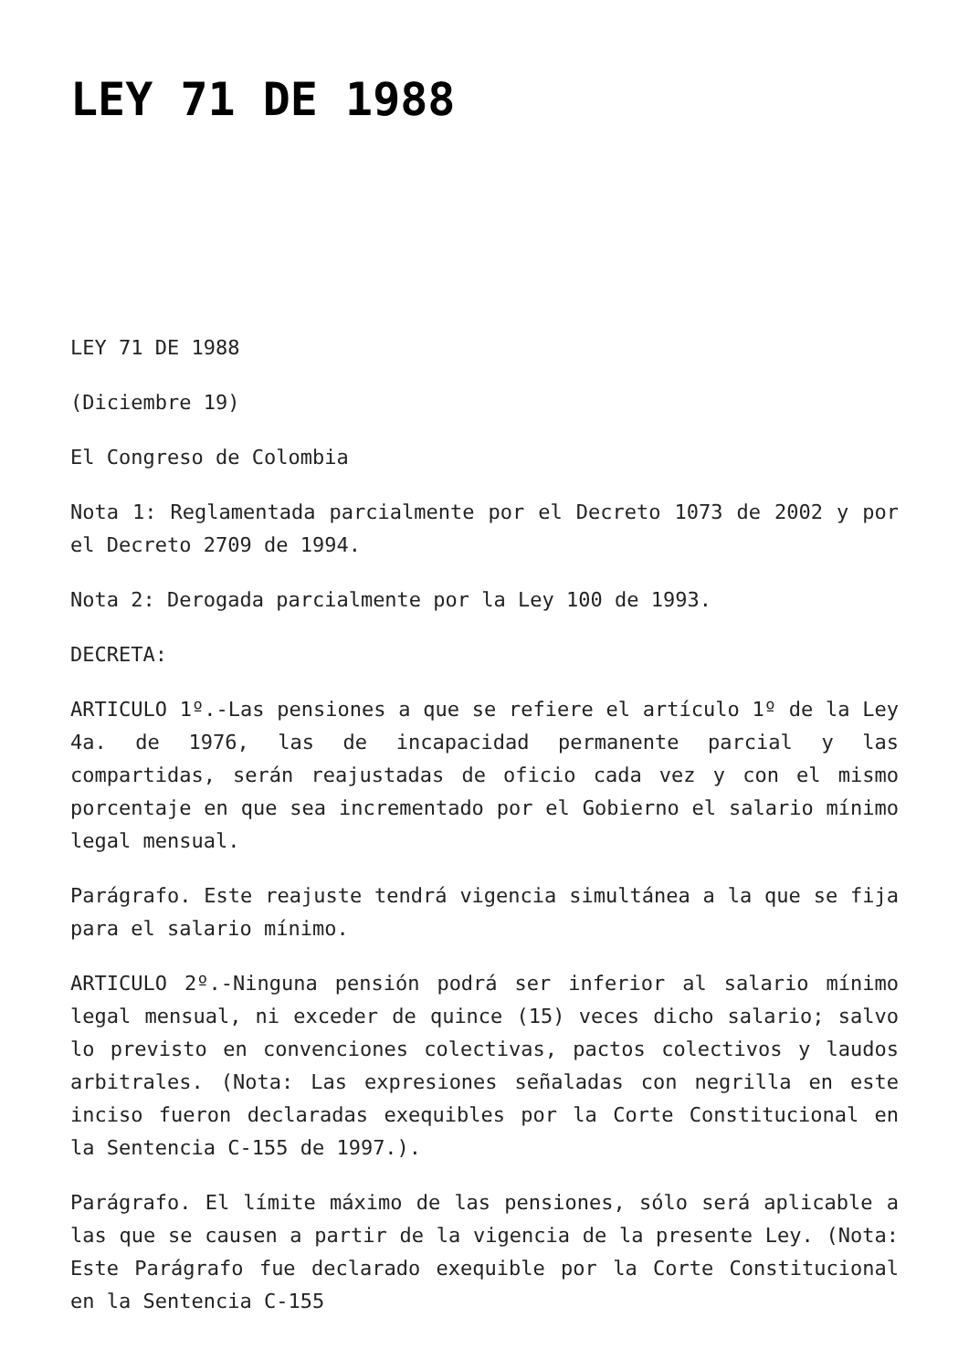LEY 71 DE 1988
LEY 71 DE 1988
(Diciembre 19)
El Congreso de Colombia
Nota 1: Reglamentada parcialmente por el Decreto 1073 de 2002 y por el Decreto 2709 de 1994.
Nota 2: Derogada parcialmente por la Ley 100 de 1993.
DECRETA:
ARTICULO 1º.-Las pensiones a que se refiere el artículo 1º de la Ley 4a. de 1976, las de incapacidad permanente parcial y las compartidas, serán reajustadas de oficio cada vez y con el mismo porcentaje en que sea incrementado por el Gobierno el salario mínimo legal mensual.
Parágrafo. Este reajuste tendrá vigencia simultánea a la que se fija para el salario mínimo.
ARTICULO 2º.-Ninguna pensión podrá ser inferior al salario mínimo legal mensual, ni exceder de quince (15) veces dicho salario; salvo lo previsto en convenciones colectivas, pactos colectivos y laudos arbitrales. (Nota: Las expresiones señaladas con negrilla en este inciso fueron declaradas exequibles por la Corte Constitucional en la Sentencia C-155 de 1997.).
Parágrafo. El límite máximo de las pensiones, sólo será aplicable a las que se causen a partir de la vigencia de la presente Ley. (Nota: Este Parágrafo fue declarado exequible por la Corte Constitucional en la Sentencia C-155